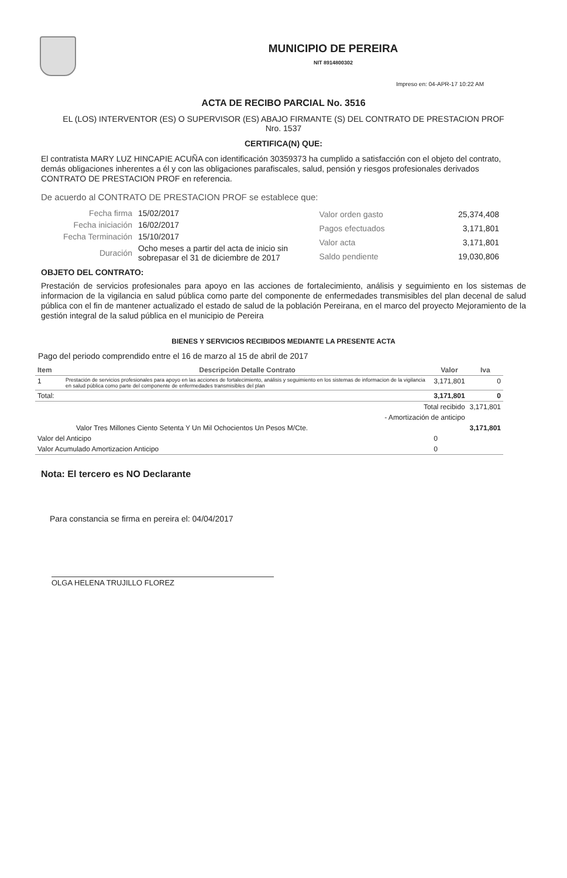MUNICIPIO DE PEREIRA
NIT 8914800302
Impreso en: 04-APR-17 10:22 AM
ACTA DE RECIBO PARCIAL No. 3516
EL (LOS) INTERVENTOR (ES) O SUPERVISOR (ES) ABAJO FIRMANTE (S) DEL CONTRATO DE PRESTACION PROF Nro. 1537
CERTIFICA(N) QUE:
El contratista MARY LUZ HINCAPIE ACUÑA con identificación 30359373 ha cumplido a satisfacción con el objeto del contrato, demás obligaciones inherentes a él y con las obligaciones parafiscales, salud, pensión y riesgos profesionales derivados CONTRATO DE PRESTACION PROF en referencia.
De acuerdo al CONTRATO DE PRESTACION PROF se establece que:
| Fecha firma | 15/02/2017 |
| Fecha iniciación | 16/02/2017 |
| Fecha Terminación | 15/10/2017 |
| Duración | Ocho meses a partir del acta de inicio sin sobrepasar el 31 de diciembre de 2017 |
| Valor orden gasto | 25,374,408 |
| Pagos efectuados | 3,171,801 |
| Valor acta | 3,171,801 |
| Saldo pendiente | 19,030,806 |
OBJETO DEL CONTRATO:
Prestación de servicios profesionales para apoyo en las acciones de fortalecimiento, análisis y seguimiento en los sistemas de informacion de la vigilancia en salud pública como parte del componente de enfermedades transmisibles del plan decenal de salud pública con el fin de mantener actualizado el estado de salud de la población Pereirana, en el marco del proyecto Mejoramiento de la gestión integral de la salud pública en el municipio de Pereira
BIENES Y SERVICIOS RECIBIDOS MEDIANTE LA PRESENTE ACTA
Pago del periodo comprendido entre el 16 de marzo al 15 de abril de 2017
| Item | Descripción Detalle Contrato | Valor | Iva |
| --- | --- | --- | --- |
| 1 | Prestación de servicios profesionales para apoyo en las acciones de fortalecimiento, análisis y seguimiento en los sistemas de informacion de la vigilancia en salud pública como parte del componente de enfermedades transmisibles del plan | 3,171,801 | 0 |
| Total: | | 3,171,801 | 0 |
| Total recibido | | | 3,171,801 |
| - Amortización de anticipo | | | |
| Valor Tres Millones Ciento Setenta Y Un Mil Ochocientos Un Pesos M/Cte. | | | 3,171,801 |
| Valor del Anticipo | | 0 | |
| Valor Acumulado Amortizacion Anticipo | | 0 | |
Nota: El tercero es NO Declarante
Para constancia se firma en pereira el: 04/04/2017
OLGA HELENA TRUJILLO FLOREZ